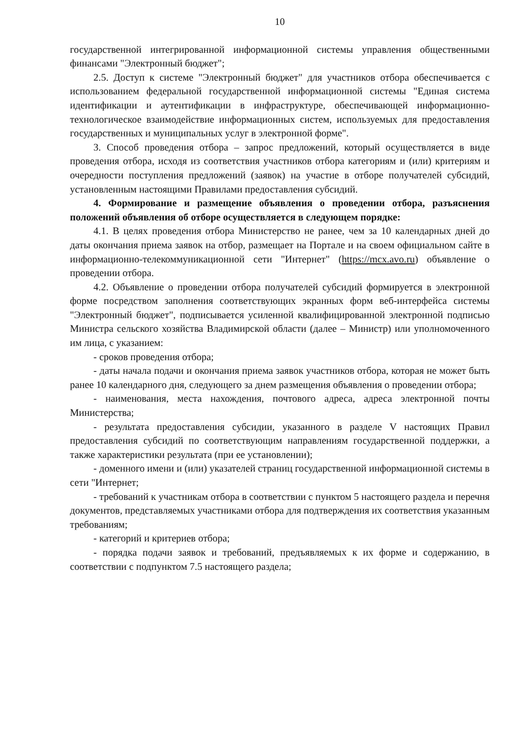10
государственной интегрированной информационной системы управления общественными финансами "Электронный бюджет";
2.5. Доступ к системе "Электронный бюджет" для участников отбора обеспечивается с использованием федеральной государственной информационной системы "Единая система идентификации и аутентификации в инфраструктуре, обеспечивающей информационно-технологическое взаимодействие информационных систем, используемых для предоставления государственных и муниципальных услуг в электронной форме".
3. Способ проведения отбора – запрос предложений, который осуществляется в виде проведения отбора, исходя из соответствия участников отбора категориям и (или) критериям и очередности поступления предложений (заявок) на участие в отборе получателей субсидий, установленным настоящими Правилами предоставления субсидий.
4. Формирование и размещение объявления о проведении отбора, разъяснения положений объявления об отборе осуществляется в следующем порядке:
4.1. В целях проведения отбора Министерство не ранее, чем за 10 календарных дней до даты окончания приема заявок на отбор, размещает на Портале и на своем официальном сайте в информационно-телекоммуникационной сети "Интернет" (https://mcx.avo.ru) объявление о проведении отбора.
4.2. Объявление о проведении отбора получателей субсидий формируется в электронной форме посредством заполнения соответствующих экранных форм веб-интерфейса системы "Электронный бюджет", подписывается усиленной квалифицированной электронной подписью Министра сельского хозяйства Владимирской области (далее – Министр) или уполномоченного им лица, с указанием:
- сроков проведения отбора;
- даты начала подачи и окончания приема заявок участников отбора, которая не может быть ранее 10 календарного дня, следующего за днем размещения объявления о проведении отбора;
- наименования, места нахождения, почтового адреса, адреса электронной почты Министерства;
- результата предоставления субсидии, указанного в разделе V настоящих Правил предоставления субсидий по соответствующим направлениям государственной поддержки, а также характеристики результата (при ее установлении);
- доменного имени и (или) указателей страниц государственной информационной системы в сети "Интернет;
- требований к участникам отбора в соответствии с пунктом 5 настоящего раздела и перечня документов, представляемых участниками отбора для подтверждения их соответствия указанным требованиям;
- категорий и критериев отбора;
- порядка подачи заявок и требований, предъявляемых к их форме и содержанию, в соответствии с подпунктом 7.5 настоящего раздела;